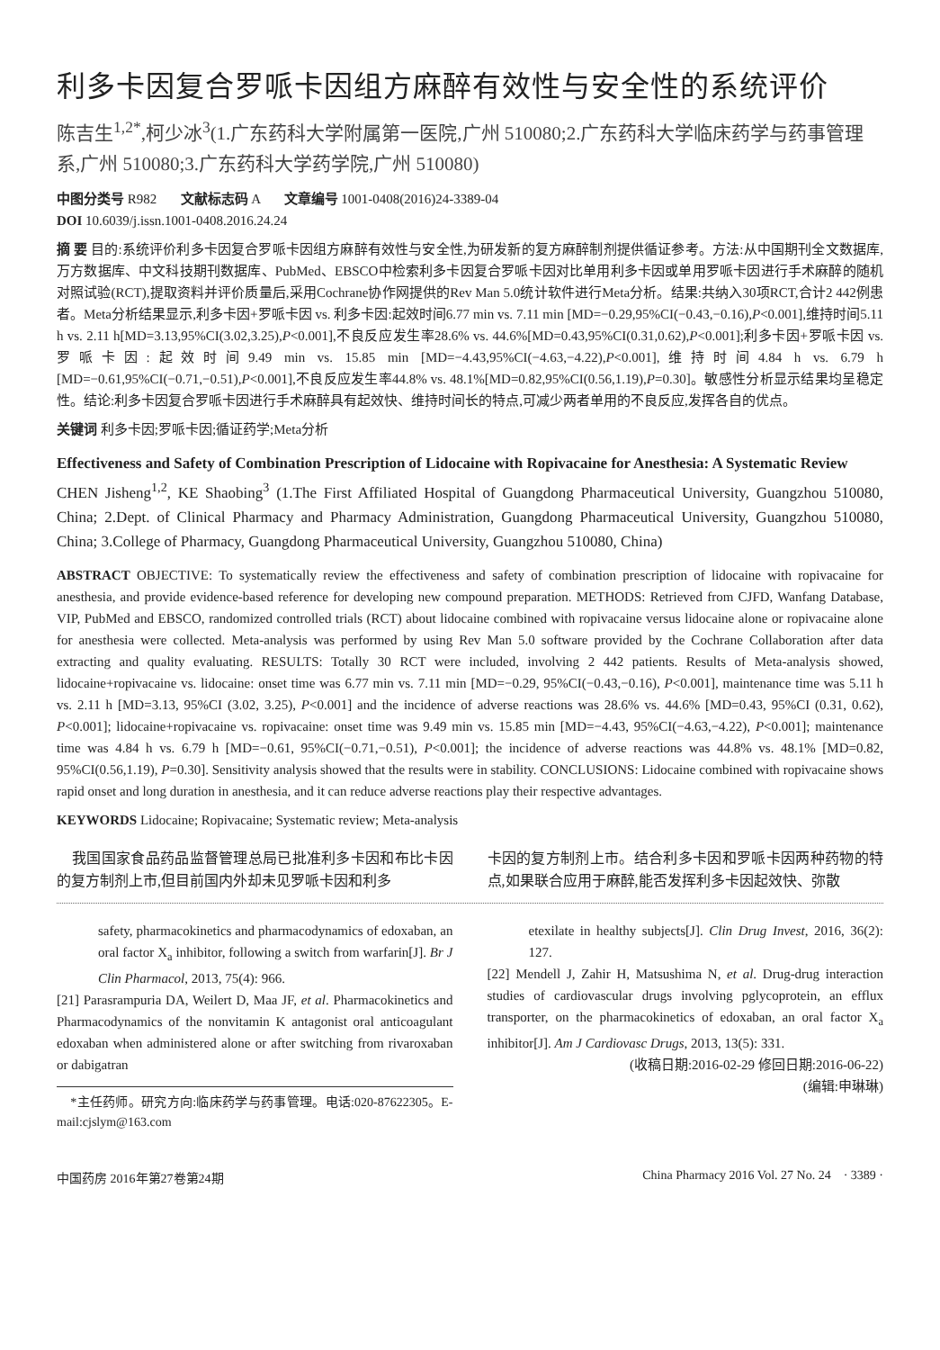利多卡因复合罗哌卡因组方麻醉有效性与安全性的系统评价
陈吉生<sup>1,2*</sup>,柯少冰<sup>3</sup>(1.广东药科大学附属第一医院,广州 510080;2.广东药科大学临床药学与药事管理系,广州 510080;3.广东药科大学药学院,广州 510080)
中图分类号 R982 文献标志码 A 文章编号 1001-0408(2016)24-3389-04
DOI 10.6039/j.issn.1001-0408.2016.24.24
摘 要 目的:系统评价利多卡因复合罗哌卡因组方麻醉有效性与安全性,为研发新的复方麻醉制剂提供循证参考。方法:从中国期刊全文数据库,万方数据库、中文科技期刊数据库、PubMed、EBSCO中检索利多卡因复合罗哌卡因对比单用利多卡因或单用罗哌卡因进行手术麻醉的随机对照试验(RCT),提取资料并评价质量后,采用Cochrane协作网提供的Rev Man 5.0统计软件进行Meta分析。结果:共纳入30项RCT,合计2 442例患者。Meta分析结果显示,利多卡因+罗哌卡因 vs. 利多卡因:起效时间6.77 min vs. 7.11 min [MD=−0.29,95%CI(−0.43,−0.16),P<0.001],维持时间5.11 h vs. 2.11 h[MD=3.13,95%CI(3.02,3.25),P<0.001],不良反应发生率28.6% vs. 44.6%[MD=0.43,95%CI(0.31,0.62),P<0.001];利多卡因+罗哌卡因 vs. 罗哌卡因:起效时间9.49 min vs. 15.85 min [MD=−4.43,95%CI(−4.63,−4.22),P<0.001],维持时间4.84 h vs. 6.79 h [MD=−0.61,95%CI(−0.71,−0.51),P<0.001],不良反应发生率44.8% vs. 48.1%[MD=0.82,95%CI(0.56,1.19),P=0.30]。敏感性分析显示结果均呈稳定性。结论:利多卡因复合罗哌卡因进行手术麻醉具有起效快、维持时间长的特点,可减少两者单用的不良反应,发挥各自的优点。
关键词 利多卡因;罗哌卡因;循证药学;Meta分析
Effectiveness and Safety of Combination Prescription of Lidocaine with Ropivacaine for Anesthesia: A Systematic Review
CHEN Jisheng<sup>1,2</sup>, KE Shaobing<sup>3</sup> (1.The First Affiliated Hospital of Guangdong Pharmaceutical University, Guangzhou 510080, China; 2.Dept. of Clinical Pharmacy and Pharmacy Administration, Guangdong Pharmaceutical University, Guangzhou 510080, China; 3.College of Pharmacy, Guangdong Pharmaceutical University, Guangzhou 510080, China)
ABSTRACT OBJECTIVE: To systematically review the effectiveness and safety of combination prescription of lidocaine with ropivacaine for anesthesia, and provide evidence-based reference for developing new compound preparation. METHODS: Retrieved from CJFD, Wanfang Database, VIP, PubMed and EBSCO, randomized controlled trials (RCT) about lidocaine combined with ropivacaine versus lidocaine alone or ropivacaine alone for anesthesia were collected. Meta-analysis was performed by using Rev Man 5.0 software provided by the Cochrane Collaboration after data extracting and quality evaluating. RESULTS: Totally 30 RCT were included, involving 2 442 patients. Results of Meta-analysis showed, lidocaine+ropivacaine vs. lidocaine: onset time was 6.77 min vs. 7.11 min [MD=−0.29, 95%CI(−0.43,−0.16), P<0.001], maintenance time was 5.11 h vs. 2.11 h [MD=3.13, 95%CI (3.02, 3.25), P<0.001] and the incidence of adverse reactions was 28.6% vs. 44.6% [MD=0.43, 95%CI (0.31, 0.62), P<0.001]; lidocaine+ropivacaine vs. ropivacaine: onset time was 9.49 min vs. 15.85 min [MD=−4.43, 95%CI(−4.63,−4.22), P<0.001]; maintenance time was 4.84 h vs. 6.79 h [MD=−0.61, 95%CI(−0.71,−0.51), P<0.001]; the incidence of adverse reactions was 44.8% vs. 48.1% [MD=0.82, 95%CI(0.56,1.19), P=0.30]. Sensitivity analysis showed that the results were in stability. CONCLUSIONS: Lidocaine combined with ropivacaine shows rapid onset and long duration in anesthesia, and it can reduce adverse reactions play their respective advantages.
KEYWORDS Lidocaine; Ropivacaine; Systematic review; Meta-analysis
我国国家食品药品监督管理总局已批准利多卡因和布比卡因的复方制剂上市,但目前国内外却未见罗哌卡因和利多
卡因的复方制剂上市。结合利多卡因和罗哌卡因两种药物的特点,如果联合应用于麻醉,能否发挥利多卡因起效快、弥散
safety, pharmacokinetics and pharmacodynamics of edoxaban, an oral factor X<sub>a</sub> inhibitor, following a switch from warfarin[J]. Br J Clin Pharmacol, 2013, 75(4): 966.
[21] Parasrampuria DA, Weilert D, Maa JF, et al. Pharmacokinetics and Pharmacodynamics of the nonvitamin K antagonist oral anticoagulant edoxaban when administered alone or after switching from rivaroxaban or dabigatran
*主任药师。研究方向:临床药学与药事管理。电话:020-87622305。E-mail:cjslym@163.com
etexilate in healthy subjects[J]. Clin Drug Invest, 2016, 36(2): 127.
[22] Mendell J, Zahir H, Matsushima N, et al. Drug-drug interaction studies of cardiovascular drugs involving pglycoprotein, an efflux transporter, on the pharmacokinetics of edoxaban, an oral factor X<sub>a</sub> inhibitor[J]. Am J Cardiovasc Drugs, 2013, 13(5): 331.
(收稿日期:2016-02-29 修回日期:2016-06-22)
(编辑:申琳琳)
中国药房 2016年第27卷第24期 China Pharmacy 2016 Vol. 27 No. 24 · 3389 ·